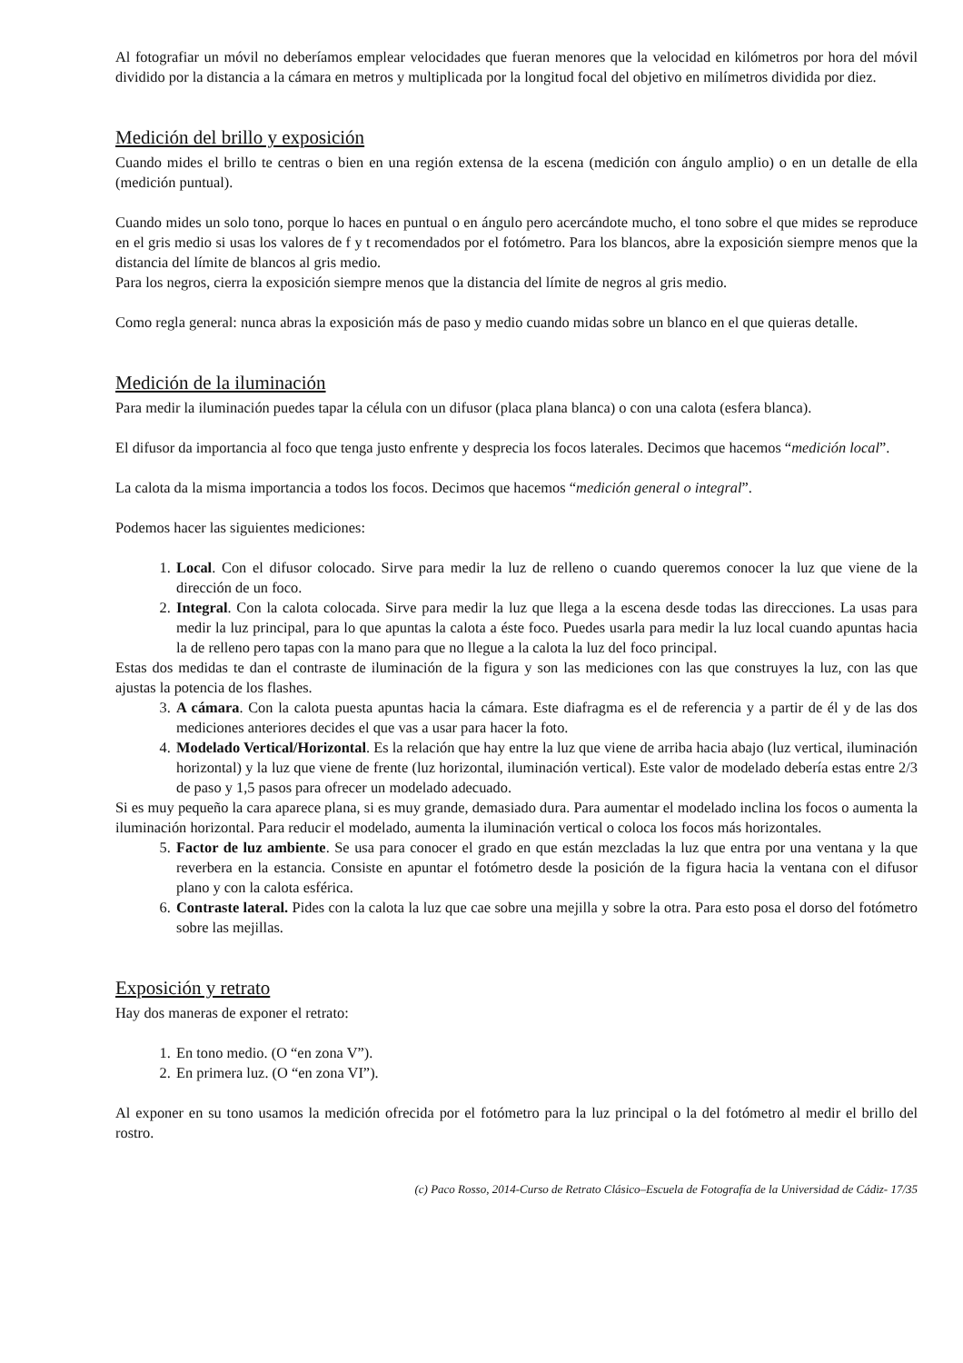Al fotografiar un móvil no deberíamos emplear velocidades que fueran menores que la velocidad en kilómetros por hora del móvil dividido por la distancia a la cámara en metros y multiplicada por la longitud focal del objetivo en milímetros dividida por diez.
Medición del brillo y exposición
Cuando mides el brillo te centras o bien en una región extensa de la escena (medición con ángulo amplio) o en un detalle de ella (medición puntual).
Cuando mides un solo tono, porque lo haces en puntual o en ángulo pero acercándote mucho, el tono sobre el que mides se reproduce en el gris medio si usas los valores de f y t recomendados por el fotómetro. Para los blancos, abre la exposición siempre menos que la distancia del límite de blancos al gris medio.
Para los negros, cierra la exposición siempre menos que la distancia del límite de negros al gris medio.
Como regla general: nunca abras la exposición más de paso y medio cuando midas sobre un blanco en el que quieras detalle.
Medición de la iluminación
Para medir la iluminación puedes tapar la célula con un difusor (placa plana blanca) o con una calota (esfera blanca).
El difusor da importancia al foco que tenga justo enfrente y desprecia los focos laterales. Decimos que hacemos “medición local”.
La calota da la misma importancia a todos los focos. Decimos que hacemos “medición general o integral”.
Podemos hacer las siguientes mediciones:
1. Local. Con el difusor colocado. Sirve para medir la luz de relleno o cuando queremos conocer la luz que viene de la dirección de un foco.
2. Integral. Con la calota colocada. Sirve para medir la luz que llega a la escena desde todas las direcciones. La usas para medir la luz principal, para lo que apuntas la calota a éste foco. Puedes usarla para medir la luz local cuando apuntas hacia la de relleno pero tapas con la mano para que no llegue a la calota la luz del foco principal.
Estas dos medidas te dan el contraste de iluminación de la figura y son las mediciones con las que construyes la luz, con las que ajustas la potencia de los flashes.
3. A cámara. Con la calota puesta apuntas hacia la cámara. Este diafragma es el de referencia y a partir de él y de las dos mediciones anteriores decides el que vas a usar para hacer la foto.
4. Modelado Vertical/Horizontal. Es la relación que hay entre la luz que viene de arriba hacia abajo (luz vertical, iluminación horizontal) y la luz que viene de frente (luz horizontal, iluminación vertical). Este valor de modelado debería estas entre 2/3 de paso y 1,5 pasos para ofrecer un modelado adecuado.
Si es muy pequeño la cara aparece plana, si es muy grande, demasiado dura. Para aumentar el modelado inclina los focos o aumenta la iluminación horizontal. Para reducir el modelado, aumenta la iluminación vertical o coloca los focos más horizontales.
5. Factor de luz ambiente. Se usa para conocer el grado en que están mezcladas la luz que entra por una ventana y la que reverbera en la estancia. Consiste en apuntar el fotómetro desde la posición de la figura hacia la ventana con el difusor plano y con la calota esférica.
6. Contraste lateral. Pides con la calota la luz que cae sobre una mejilla y sobre la otra. Para esto posa el dorso del fotómetro sobre las mejillas.
Exposición y retrato
Hay dos maneras de exponer el retrato:
1. En tono medio. (O “en zona V”).
2. En primera luz. (O “en zona VI”).
Al exponer en su tono usamos la medición ofrecida por el fotómetro para la luz principal o la del fotómetro al medir el brillo del rostro.
(c) Paco Rosso, 2014-Curso de Retrato Clásico–Escuela de Fotografía de la Universidad de Cádiz- 17/35